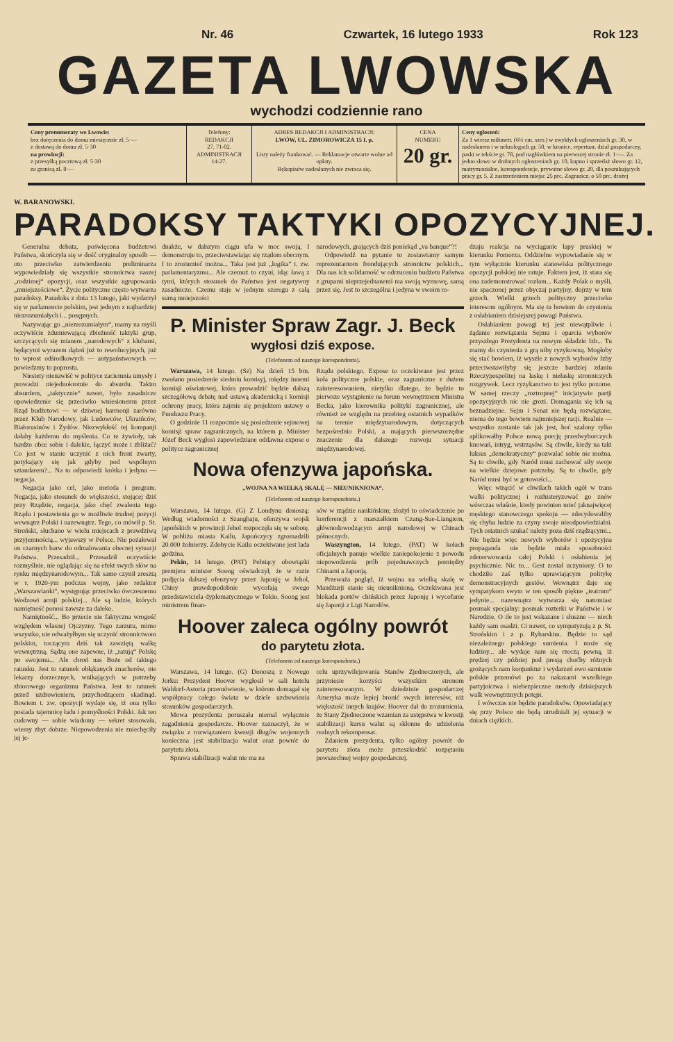Nr. 46 Czwartek, 16 lutego 1933 Rok 123
GAZETA LWOWSKA
wychodzi codziennie rano
Ceny prenumeraty we Lwowie:
bez doręczenia do domu miesięcznie zł. 5·—
z dostawą do domu zł. 5·30
na prowincji:
z przesyłką pocztową zł. 5·30
za granicą zł. 8·—
Telefony:
REDAKCJI
27, 71-02.
ADMINISTRACJI
14-27.
ADRES REDAKCJI I ADMINISTRACJI:
LWÓW, UL. ZIMOROWICZA 15 I. p.
Listy należy frankować. — Reklamacje otwarte wolne od opłaty.
Rękopisów nadesłanych nie zwraca się.
CENA
NUMERU
20 gr.
Ceny ogłoszeń:
Za 1 wiersz milimetr. (6½ cm. szer.) w zwykłych ogłoszeniach gr. 30, w nadesłanem i w nekrologach gr. 50, w kronice, repertuar, dział gospodarczy, paski w tekście gr. 78, pod nagłówkiem na pierwszej stronie zł. 1·—. Za jedno słowo w drobnych ogłoszeniach gr. 10, kupno i sprzedaż słowo gr. 12, matrymonialne, korespondencje, prywatne słowo gr. 20, dla poszukujących pracy gr. 5. Z zastrzeżeniem miejsc 25 prc. Zagranicz. o 50 prc. drożej
W. BARANOWSKI.
PARADOKSY TAKTYKI OPOZYCYJNEJ.
Generalna debata, poświęcona budżetowi Państwa, skończyła się w dość oryginalny sposób — oto przeciwko zatwierdzeniu preliminarza wypowiedziały się wszystkie stronnictwa naszej „rodzimej“ opozycji, oraz wszystkie ugrupowania „mniejszościowe“. Życie polityczne często wytwarza paradoksy. Paradoks z dnia 13 lutego, jaki wydarzył się w parlamencie polskim, jest jednym z najbardziej niezrozumiałych i... posępnych.
Nazywając go „niezrozumiałym“, mamy na myśli oczywiście zdumiewającą zbieżność taktyki grup, szczycących się mianem „narodowych“ z klubami, będącymi wyrazem dążeń już to rewolucyjnych, już to wprost odśrodkowych — antypaństwowych — powiedzmy to poprostu.
Niestety nienawiść w polityce zaciemnia umysły i prowadzi niejednokrotnie do absurdu. Takim absurdem, „taktycznie“ nawet, było zasadnicze opowiedzenie się przeciwko wniesionemu przez Rząd budżetowi — w dziwnej harmonji zarówno przez Klub Narodowy, jak Ludowców, Ukraińców, Białorusinów i Żydów. Niezwykłość tej kompanji dałaby każdemu do myślenia. Co te żywioły, tak bardzo obce sobie i dalekie, łączyć może i zbliżać? Co jest w stanie uczynić z nich front zwarty, potykający się jak gdyby pod wspólnym sztandarem?... Na to odpowiedź krótka i jedyna — negacja.
Negacja jako cel, jako metoda i program. Negacja, jako stosunek do większości, stojącej dziś przy Rządzie, negacja, jako chęć zwalenia tego Rządu i postawienia go w możliwie trudnej pozycji wewnątrz Polski i nazewnątrz. Tego, co mówił p. St. Stroński, słuchano w wielu miejscach z prawdziwą przyjemnością... wyjawszy w Polsce. Nie pożałował on czarnych barw do odmalowania obecnej sytuacji Państwa. Przesadził... Przesadził oczywiście rozmyślnie, nie oglądając się na efekt swych słów na rynku międzynarodowym... Tak samo czynił zresztą w r. 1920-ym podczas wojny, jako redaktor „Warszawianki“, występując przeciwko ówczesnemu Wodzowi armji polskiej... Ale są ludzie, których namiętność ponosi zawsze za daleko.
Namiętność... Bo przecie nie faktyczna wrogość względem własnej Ojczyzny. Tego zarzutu, mimo wszystko, nie odważyłbym się uczynić stronnictwom polskim, toczącym dziś tak zawziętą walkę wewnętrzną. Sądzą one zapewne, iż „ratują“ Polskę po swojemu... Ale chroń nas Boże od takiego ratunku. Jest to ratunek obłąkanych znachorów, nie lekarzy dorzecznych, wnikających w potrzeby zbiorowego organizmu Państwa. Jest to ratunek przed uzdrowieniem, przychodzącem skadinąd. Bowiem t. zw. opozycji wydaje się, iż ona tylko posiada tajemnicę ładu i pomyślności Polski. Jak ten cudowny — sobie wiadomy — sekret stosowała, wiemy zbyt dobrze. Niepowodzenia nie zniechęciły jej je-
dnakże, w dalszym ciągu ufa w moc swoją. I demonstruje to, przeciwstawiając się rządom obecnym. I to zrozumieć można... Taka jest już „logika“ t. zw. parlamentaryzmu... Ale czemuż to czyni, idąc ławą z tymi, których stosunek do Państwa jest negatywny zasadniczo. Czemu staje w jednym szeregu z całą sumą mniejszości
narodowych, grających dziś poniekąd „va banque“?!
Odpowiedź na pytanie to zostawiamy samym reprezentantom frondujących stronnictw polskich... Dla nas ich solidarność w odrzuceniu budżetu Państwa z grupami nieprzejednanemi ma swoją wymowę, samą przez się. Jest to szczególna i jedyna w swoim ro-
P. Minister Spraw Zagr. J. Beck
wygłosi dziś expose.
(Telefonem od naszego korespondenta).
Warszawa, 14 lutego. (Sz) Na dzień 15 bm. zwołano posiedzenie siedmiu komisyj, między innemi komisji oświatowej, która prowadzić będzie dalszą szczegółową debatę nad ustawą akademicką i komisji ochrony pracy, która zajmie się projektem ustawy o Funduszu Pracy.
O godzinie 11 rozpocznie się posiedzenie sejmowej komisji spraw zagranicznych, na którem p. Minister Józef Beck wygłosi zapowiedziane oddawna expose o polityce zagranicznej
Rządu polskiego. Expose to oczekiwane jest przez koła polityczne polskie, oraz zagraniczne z dużem zainteresowaniem, nietylko dlatego, że będzie to pierwsze wystąpienie na forum wewnętrznem Ministra Becka, jako kierownika polityki zagranicznej, ale również ze względu na przebieg ostatnich wypadków na terenie międzynarodowym, dotyczących bezpośrednio Polski, a mających pierwszorzędne znaczenie dla dalszego rozwoju sytuacji międzynarodowej.
Nowa ofenzywa japońska.
„WOJNA NA WIELKĄ SKALĘ — NIEUNIKNIONA“.
(Telefonem od naszego korespondenta.)
Warszawa, 14 lutego. (G) Z Londynu donoszą: Według wiadomości z Szanghaju, ofenzywa wojsk japońskich w prowincji Jehol rozpoczęła się w sobotę. W pobliżu miasta Kailu, Japończycy zgromadzili 20.000 żołnierzy. Zdobycie Kailu oczekiwane jest lada godzina.
Pekin, 14 lutego. (PAT) Pełniący obowiązki premjera minister Soong oświadczył, że w razie podjęcia dalszej ofenzywy przez Japonję w Jehol, Chiny prawdopodobnie wycofają swego przedstawiciela dyplomatycznego w Tokio. Soong jest ministrem finan-
sów w rządzie nankińskim; złożył to oświadczenie po konferencji z marszałkiem Czang-Sue-Liangiem, głównodowodzącym armji narodowej w Chinach północnych.
Waszyngton, 14 lutego. (PAT) W kołach oficjalnych panuje wielkie zaniepokojenie z powodu niepowodzenia prób pojednawczych pomiędzy Chinami a Japonją.
Przeważa pogląd, iż wojna na wielką skalę w Mandżurji stanie się nieuniknioną. Oczekiwana jest blokada portów chińskich przez Japonję i wycofanie się Japonji z Ligi Narodów.
Hoover zaleca ogólny powrót
do parytetu złota.
(Telefonem od naszego korespondenta.)
Warszawa, 14 lutego. (G) Donoszą z Nowego Jorku: Prezydent Hoover wygłosił w sali hotelu Waldorf-Astoria przemówienie, w którem domagał się współpracy całego świata w dziele uzdrowienia stosunków gospodarczych.
Mowa prezydenta poruszała niemal wyłącznie zagadnienia gospodarcze. Hoover zaznaczył, że w związku z rozwiązaniem kwestji długów wojennych konieczna jest stabilizacja walut oraz powrót do parytetu złota.
Sprawa stabilizacji walut nie ma na
celu uprzywilejowania Stanów Zjednoczonych, ale przyniesie korzyści wszystkim stronom zainteresowanym. W dziedzinie gospodarczej Ameryka może lepiej bronić swych interesów, niż większość innych krajów. Hoover dał do zrozumienia, że Stany Zjednoczone wzamian za ustępstwa w kwestji stabilizacji kursu walut są skłonne do udzielenia realnych rekompensat.
Zdaniem prezydenta, tylko ogólny powrót do parytetu złota może przeszkodzić rozpętaniu powszechnej wojny gospodarczej.
dzaju reakcja na wyciąganie łapy pruskiej w kierunku Pomorza. Oddzielne wypowiadanie się w tym wyłącznie kierunku stanowiska politycznego opozycji polskiej nie ratuje. Faktem jest, iż stara się ona zademonstrować rozłam... Każdy Polak o myśli, nie spaczonej przez obyczaj partyjny, dojrzy w tem grzech. Wielki grzech polityczny przeciwko interesom ogólnym. Ma się tu bowiem do czynienia z osłabianiem dzisiejszej powagi Państwa.
Osłabianiem powagi tej jest niewątpliwie i żądanie rozwiązania Sejmu i oparcia wyborów przyszłego Prezydenta na nowym składzie Izb... Tu mamy do czynienia z grą niby ryzykowną. Mogłoby się stać bowiem, iż wyszłe z nowych wyborów Izby przeciwstawiłyby się jeszcze bardziej zdaniu Rzeczypospolitej na łaskę i niełaskę stronniczych rozgrywek. Lecz ryzykanctwo to jest tylko pozorne. W samej rzeczy „roztropnej“ inicjatywie partji opozycyjnych nic nie grozi. Domagania się ich są beznadziejne. Sejm i Senat nie będą rozwiązane, niema do tego bowiem najmniejszej racji. Realnie — wszystko zostanie tak jak jest, boć szalony tylko aplikowałby Polsce nową porcję przedwyborczych knowań, intryg, wstrząsów. Są chwile, kiedy na taki luksus „demokratyczny“ pozwalać sobie nie można. Są to chwile, gdy Naród musi zachować siły swoje na wielkie dziejowe potrzeby. Są to chwile, gdy Naród musi być w gotowości...
Więc wtrącić w chwilach takich ogół w trans walki politycznej i rozhisteryzować go znów wówczas właśnie, kiedy powinien mieć jaknajwięcej męskiego stanowczego spokoju — zdecydowaliby się chyba ludzie za czyny swoje nieodpowiedzialni. Tych ostatnich szukać należy poza dziś rządzącymi... Nie będzie więc nowych wyborów i opozycyjna propaganda nie będzie miała sposobności zdenerwowania całej Polski i osłabienia jej psychicznie. Nic to... Gest został uczyniony. O to chodziło zaś tylko uprawiającym politykę demonstracyjnych gestów. Wewnątrz daje się sympatykom swym w ten sposób piękne „teatrum“ jedynie... nazewnątrz wytwarza się natomiast posmak specjalny: posmak rozterki w Państwie i w Narodzie. O ile to jest wskazane i słuszne — niech każdy sam osadzi. Ci nawet, co sympatyzują z p. St. Strońskim i z p. Rybarskim. Będzie to sąd niezależnego polskiego sumienia. I może się łudziny... ale wydaje nam się rzeczą pewną, iż prędzej czy później pod presją choćby różnych grożących nam konjunktur i wydarzeń owo sumienie polskie przemówi po za nakazami wszelkiego partyjnictwa i niebezpieczne metody dzisiejszych walk wewnętrznych potępi.
I wówczas nie będzie paradoksów. Opowiadający się przy Polsce nie będą utrudniali jej sytuacji w dniach ciężkich.